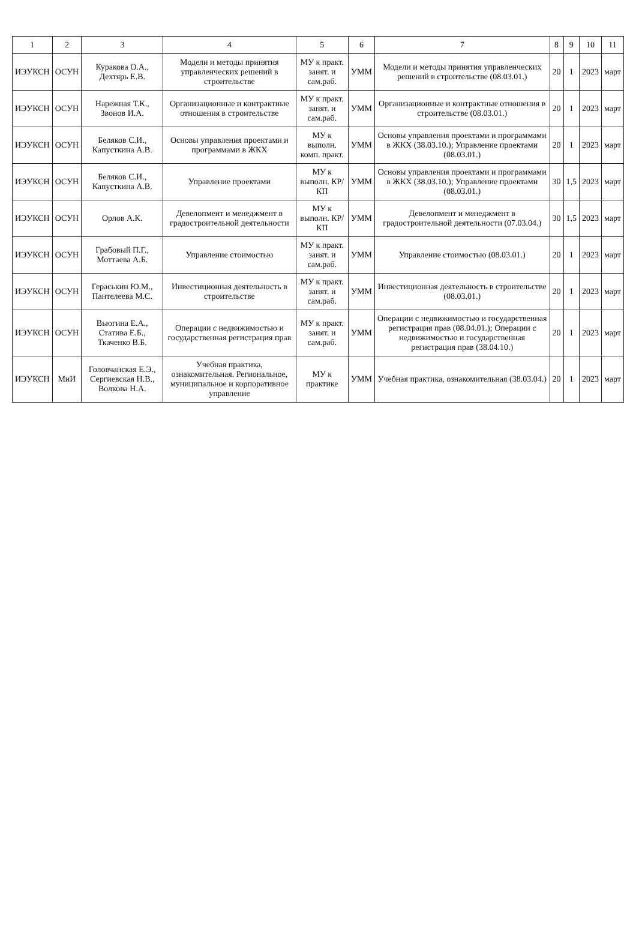| 1 | 2 | 3 | 4 | 5 | 6 | 7 | 8 | 9 | 10 | 11 |
| --- | --- | --- | --- | --- | --- | --- | --- | --- | --- | --- |
| ИЭУКСН | ОСУН | Куракова О.А., Дехтярь Е.В. | Модели и методы принятия управленческих решений в строительстве | МУ к практ. занят. и сам.раб. | УММ | Модели и методы принятия управленческих решений в строительстве (08.03.01.) | 20 | 1 | 2023 | март |
| ИЭУКСН | ОСУН | Нарежная Т.К., Звонов И.А. | Организационные и контрактные отношения в строительстве | МУ к практ. занят. и сам.раб. | УММ | Организационные и контрактные отношения в строительстве (08.03.01.) | 20 | 1 | 2023 | март |
| ИЭУКСН | ОСУН | Беляков С.И., Капусткина А.В. | Основы управления проектами и программами в ЖКХ | МУ к выполн. комп. практ. | УММ | Основы управления проектами и программами в ЖКХ (38.03.10.); Управление проектами (08.03.01.) | 20 | 1 | 2023 | март |
| ИЭУКСН | ОСУН | Беляков С.И., Капусткина А.В. | Управление проектами | МУ к выполн. КР/КП | УММ | Основы управления проектами и программами в ЖКХ (38.03.10.); Управление проектами (08.03.01.) | 30 | 1,5 | 2023 | март |
| ИЭУКСН | ОСУН | Орлов А.К. | Девелопмент и менеджмент в градостроительной деятельности | МУ к выполн. КР/КП | УММ | Девелопмент и менеджмент в градостроительной деятельности (07.03.04.) | 30 | 1,5 | 2023 | март |
| ИЭУКСН | ОСУН | Грабовый П.Г., Моттаева А.Б. | Управление стоимостью | МУ к практ. занят. и сам.раб. | УММ | Управление стоимостью (08.03.01.) | 20 | 1 | 2023 | март |
| ИЭУКСН | ОСУН | Гераськин Ю.М., Пантелеева М.С. | Инвестиционная деятельность в строительстве | МУ к практ. занят. и сам.раб. | УММ | Инвестиционная деятельность в строительстве (08.03.01.) | 20 | 1 | 2023 | март |
| ИЭУКСН | ОСУН | Вьюгина Е.А., Статива Е.Б., Ткаченко В.Б. | Операции с недвижимостью и государственная регистрация прав | МУ к практ. занят. и сам.раб. | УММ | Операции с недвижимостью и государственная регистрация прав (08.04.01.); Операции с недвижимостью и государственная регистрация прав (38.04.10.) | 20 | 1 | 2023 | март |
| ИЭУКСН | МиИ | Головчанская Е.Э., Сергиевская Н.В., Волкова Н.А. | Учебная практика, ознакомительная. Региональное, муниципальное и корпоративное управление | МУ к практике | УММ | Учебная практика, ознакомительная (38.03.04.) | 20 | 1 | 2023 | март |